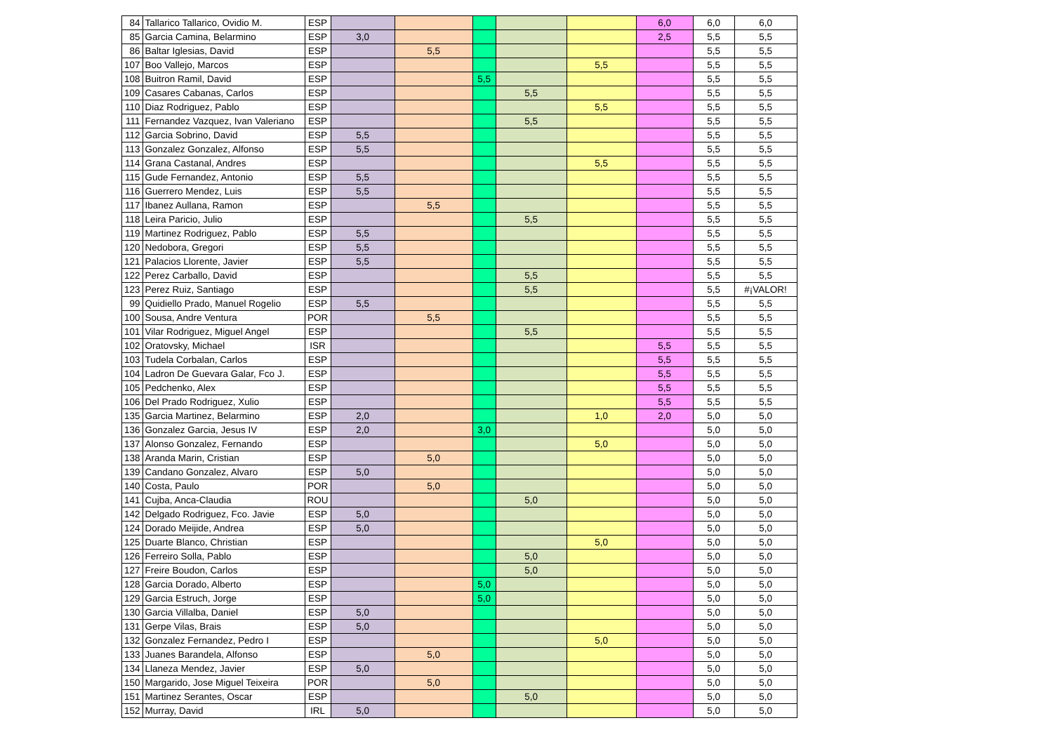| 84 | Tallarico Tallarico, Ovidio M. | ESP | | | | | | 6,0 | 6,0 | 6,0 |
| 85 | Garcia Camina, Belarmino | ESP | 3,0 | | | | | 2,5 | 5,5 | 5,5 |
| 86 | Baltar Iglesias, David | ESP | | 5,5 | | | | | 5,5 | 5,5 |
| 107 | Boo Vallejo, Marcos | ESP | | | | | 5,5 | | 5,5 | 5,5 |
| 108 | Buitron Ramil, David | ESP | | | 5,5 | | | | 5,5 | 5,5 |
| 109 | Casares Cabanas, Carlos | ESP | | | | 5,5 | | | 5,5 | 5,5 |
| 110 | Diaz Rodriguez, Pablo | ESP | | | | | 5,5 | | 5,5 | 5,5 |
| 111 | Fernandez Vazquez, Ivan Valeriano | ESP | | | | 5,5 | | | 5,5 | 5,5 |
| 112 | Garcia Sobrino, David | ESP | 5,5 | | | | | | 5,5 | 5,5 |
| 113 | Gonzalez Gonzalez, Alfonso | ESP | 5,5 | | | | | | 5,5 | 5,5 |
| 114 | Grana Castanal, Andres | ESP | | | | | 5,5 | | 5,5 | 5,5 |
| 115 | Gude Fernandez, Antonio | ESP | 5,5 | | | | | | 5,5 | 5,5 |
| 116 | Guerrero Mendez, Luis | ESP | 5,5 | | | | | | 5,5 | 5,5 |
| 117 | Ibanez Aullana, Ramon | ESP | | 5,5 | | | | | 5,5 | 5,5 |
| 118 | Leira Paricio, Julio | ESP | | | | 5,5 | | | 5,5 | 5,5 |
| 119 | Martinez Rodriguez, Pablo | ESP | 5,5 | | | | | | 5,5 | 5,5 |
| 120 | Nedobora, Gregori | ESP | 5,5 | | | | | | 5,5 | 5,5 |
| 121 | Palacios Llorente, Javier | ESP | 5,5 | | | | | | 5,5 | 5,5 |
| 122 | Perez Carballo, David | ESP | | | | 5,5 | | | 5,5 | 5,5 |
| 123 | Perez Ruiz, Santiago | ESP | | | | 5,5 | | | 5,5 | #¡VALOR! |
| 99 | Quidiello Prado, Manuel Rogelio | ESP | 5,5 | | | | | | 5,5 | 5,5 |
| 100 | Sousa, Andre Ventura | POR | | 5,5 | | | | | 5,5 | 5,5 |
| 101 | Vilar Rodriguez, Miguel Angel | ESP | | | | 5,5 | | | 5,5 | 5,5 |
| 102 | Oratovsky, Michael | ISR | | | | | | 5,5 | 5,5 | 5,5 |
| 103 | Tudela Corbalan, Carlos | ESP | | | | | | 5,5 | 5,5 | 5,5 |
| 104 | Ladron De Guevara Galar, Fco J. | ESP | | | | | | 5,5 | 5,5 | 5,5 |
| 105 | Pedchenko, Alex | ESP | | | | | | 5,5 | 5,5 | 5,5 |
| 106 | Del Prado Rodriguez, Xulio | ESP | | | | | | 5,5 | 5,5 | 5,5 |
| 135 | Garcia Martinez, Belarmino | ESP | 2,0 | | | | 1,0 | 2,0 | 5,0 | 5,0 |
| 136 | Gonzalez Garcia, Jesus IV | ESP | 2,0 | | 3,0 | | | | 5,0 | 5,0 |
| 137 | Alonso Gonzalez, Fernando | ESP | | | | | 5,0 | | 5,0 | 5,0 |
| 138 | Aranda Marin, Cristian | ESP | | 5,0 | | | | | 5,0 | 5,0 |
| 139 | Candano Gonzalez, Alvaro | ESP | 5,0 | | | | | | 5,0 | 5,0 |
| 140 | Costa, Paulo | POR | | 5,0 | | | | | 5,0 | 5,0 |
| 141 | Cujba, Anca-Claudia | ROU | | | | 5,0 | | | 5,0 | 5,0 |
| 142 | Delgado Rodriguez, Fco. Javie | ESP | 5,0 | | | | | | 5,0 | 5,0 |
| 124 | Dorado Meijide, Andrea | ESP | 5,0 | | | | | | 5,0 | 5,0 |
| 125 | Duarte Blanco, Christian | ESP | | | | | 5,0 | | 5,0 | 5,0 |
| 126 | Ferreiro Solla, Pablo | ESP | | | | 5,0 | | | 5,0 | 5,0 |
| 127 | Freire Boudon, Carlos | ESP | | | | 5,0 | | | 5,0 | 5,0 |
| 128 | Garcia Dorado, Alberto | ESP | | | 5,0 | | | | 5,0 | 5,0 |
| 129 | Garcia Estruch, Jorge | ESP | | | 5,0 | | | | 5,0 | 5,0 |
| 130 | Garcia Villalba, Daniel | ESP | 5,0 | | | | | | 5,0 | 5,0 |
| 131 | Gerpe Vilas, Brais | ESP | 5,0 | | | | | | 5,0 | 5,0 |
| 132 | Gonzalez Fernandez, Pedro I | ESP | | | | | 5,0 | | 5,0 | 5,0 |
| 133 | Juanes Barandela, Alfonso | ESP | | 5,0 | | | | | 5,0 | 5,0 |
| 134 | Llaneza Mendez, Javier | ESP | 5,0 | | | | | | 5,0 | 5,0 |
| 150 | Margarido, Jose Miguel Teixeira | POR | | 5,0 | | | | | 5,0 | 5,0 |
| 151 | Martinez Serantes, Oscar | ESP | | | | 5,0 | | | 5,0 | 5,0 |
| 152 | Murray, David | IRL | 5,0 | | | | | | 5,0 | 5,0 |